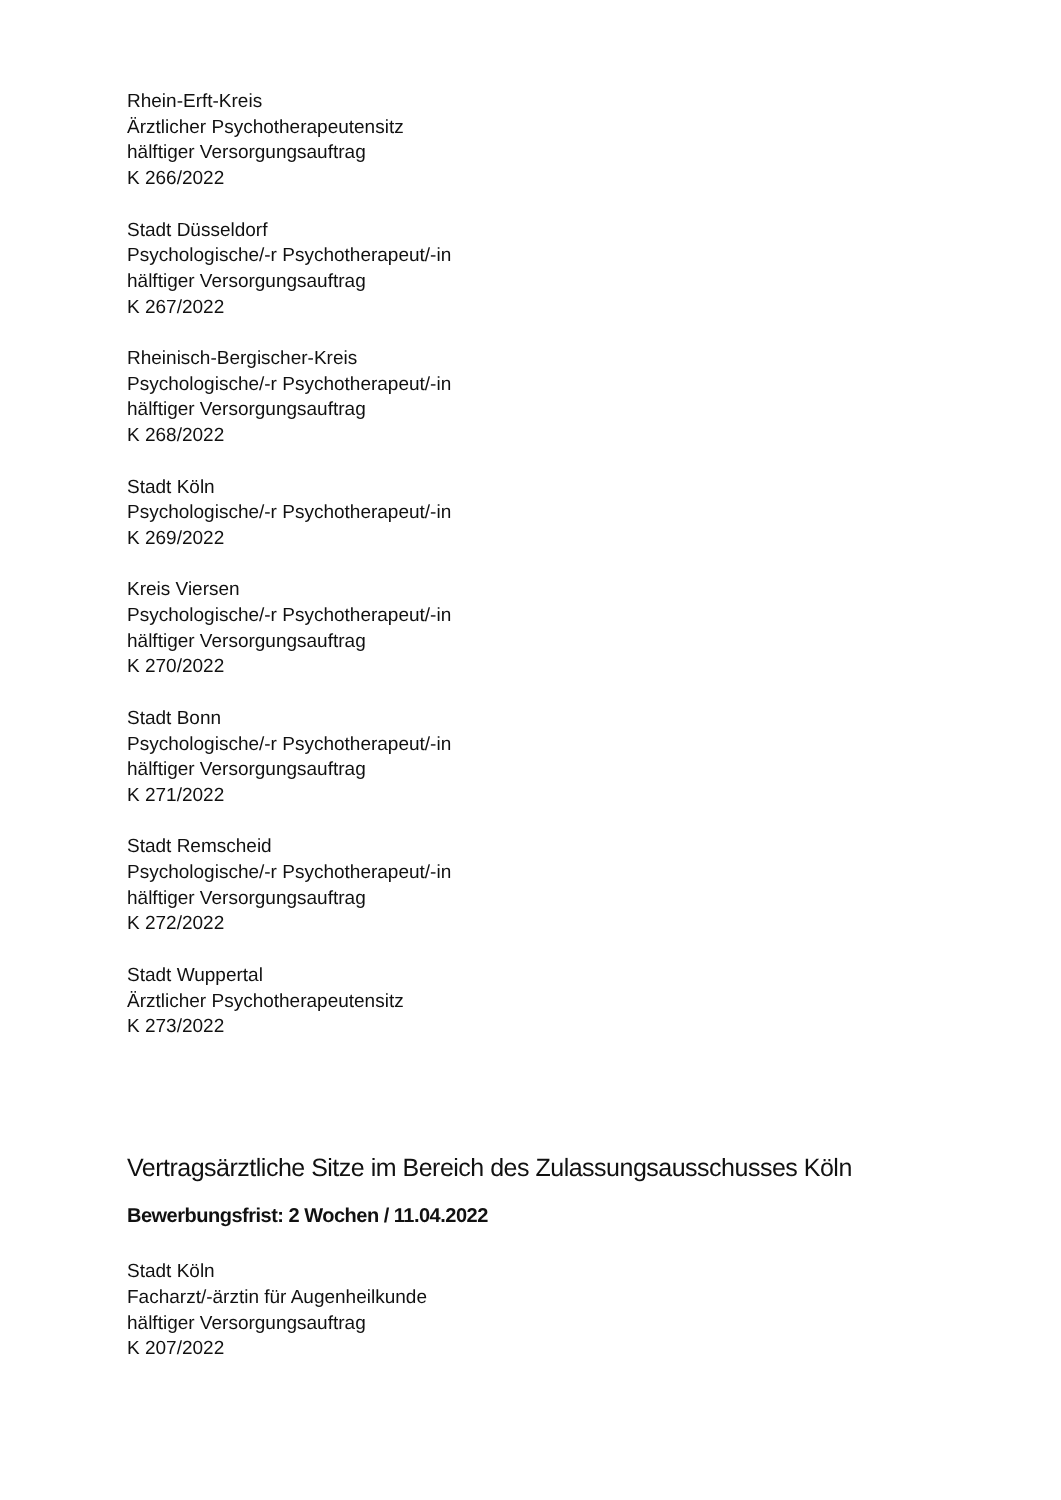Rhein-Erft-Kreis
Ärztlicher Psychotherapeutensitz
hälftiger Versorgungsauftrag
K 266/2022
Stadt Düsseldorf
Psychologische/-r Psychotherapeut/-in
hälftiger Versorgungsauftrag
K 267/2022
Rheinisch-Bergischer-Kreis
Psychologische/-r Psychotherapeut/-in
hälftiger Versorgungsauftrag
K 268/2022
Stadt Köln
Psychologische/-r Psychotherapeut/-in
K 269/2022
Kreis Viersen
Psychologische/-r Psychotherapeut/-in
hälftiger Versorgungsauftrag
K 270/2022
Stadt Bonn
Psychologische/-r Psychotherapeut/-in
hälftiger Versorgungsauftrag
K 271/2022
Stadt Remscheid
Psychologische/-r Psychotherapeut/-in
hälftiger Versorgungsauftrag
K 272/2022
Stadt Wuppertal
Ärztlicher Psychotherapeutensitz
K 273/2022
Vertragsärztliche Sitze im Bereich des Zulassungsausschusses Köln
Bewerbungsfrist: 2 Wochen / 11.04.2022
Stadt Köln
Facharzt/-ärztin für Augenheilkunde
hälftiger Versorgungsauftrag
K 207/2022